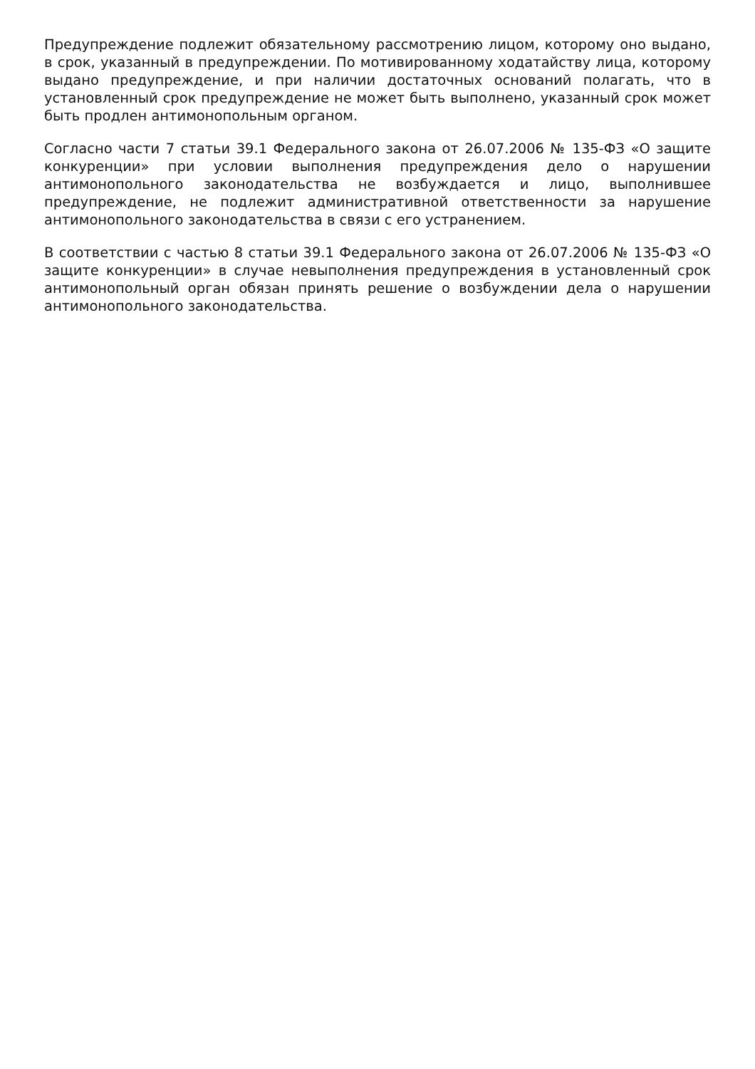Предупреждение подлежит обязательному рассмотрению лицом, которому оно выдано, в срок, указанный в предупреждении. По мотивированному ходатайству лица, которому выдано предупреждение, и при наличии достаточных оснований полагать, что в установленный срок предупреждение не может быть выполнено, указанный срок может быть продлен антимонопольным органом.
Согласно части 7 статьи 39.1 Федерального закона от 26.07.2006 № 135-ФЗ «О защите конкуренции» при условии выполнения предупреждения дело о нарушении антимонопольного законодательства не возбуждается и лицо, выполнившее предупреждение, не подлежит административной ответственности за нарушение антимонопольного законодательства в связи с его устранением.
В соответствии с частью 8 статьи 39.1 Федерального закона от 26.07.2006 № 135-ФЗ «О защите конкуренции» в случае невыполнения предупреждения в установленный срок антимонопольный орган обязан принять решение о возбуждении дела о нарушении антимонопольного законодательства.